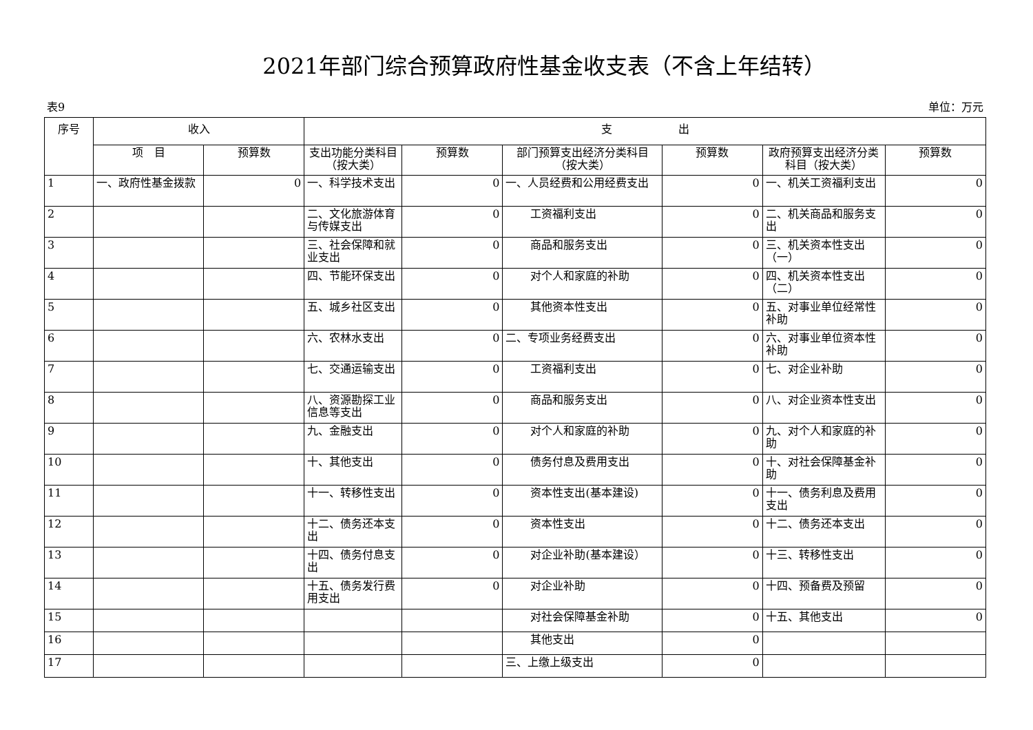2021年部门综合预算政府性基金收支表（不含上年结转）
表9 单位：万元
| 序号 | 收入 | | 支 出 | | | | | |
| --- | --- | --- | --- | --- | --- | --- | --- | --- |
| | 项 目 | 预算数 | 支出功能分类科目（按大类） | 预算数 | 部门预算支出经济分类科目（按大类） | 预算数 | 政府预算支出经济分类科目（按大类） | 预算数 |
| 1 | 一、政府性基金拨款 | 0 | 一、科学技术支出 | 0 | 一、人员经费和公用经费支出 | 0 | 一、机关工资福利支出 | 0 |
| 2 | | | 二、文化旅游体育与传媒支出 | 0 | 工资福利支出 | 0 | 二、机关商品和服务支出 | 0 |
| 3 | | | 三、社会保障和就业支出 | 0 | 商品和服务支出 | 0 | 三、机关资本性支出（一） | 0 |
| 4 | | | 四、节能环保支出 | 0 | 对个人和家庭的补助 | 0 | 四、机关资本性支出（二） | 0 |
| 5 | | | 五、城乡社区支出 | 0 | 其他资本性支出 | 0 | 五、对事业单位经常性补助 | 0 |
| 6 | | | 六、农林水支出 | 0 | 二、专项业务经费支出 | 0 | 六、对事业单位资本性补助 | 0 |
| 7 | | | 七、交通运输支出 | 0 | 工资福利支出 | 0 | 七、对企业补助 | 0 |
| 8 | | | 八、资源勘探工业信息等支出 | 0 | 商品和服务支出 | 0 | 八、对企业资本性支出 | 0 |
| 9 | | | 九、金融支出 | 0 | 对个人和家庭的补助 | 0 | 九、对个人和家庭的补助 | 0 |
| 10 | | | 十、其他支出 | 0 | 债务付息及费用支出 | 0 | 十、对社会保障基金补助 | 0 |
| 11 | | | 十一、转移性支出 | 0 | 资本性支出(基本建设) | 0 | 十一、债务利息及费用支出 | 0 |
| 12 | | | 十二、债务还本支出 | 0 | 资本性支出 | 0 | 十二、债务还本支出 | 0 |
| 13 | | | 十四、债务付息支出 | 0 | 对企业补助(基本建设） | 0 | 十三、转移性支出 | 0 |
| 14 | | | 十五、债务发行费用支出 | 0 | 对企业补助 | 0 | 十四、预备费及预留 | 0 |
| 15 | | | | | 对社会保障基金补助 | 0 | 十五、其他支出 | 0 |
| 16 | | | | | 其他支出 | 0 | | |
| 17 | | | | | 三、上缴上级支出 | 0 | | |